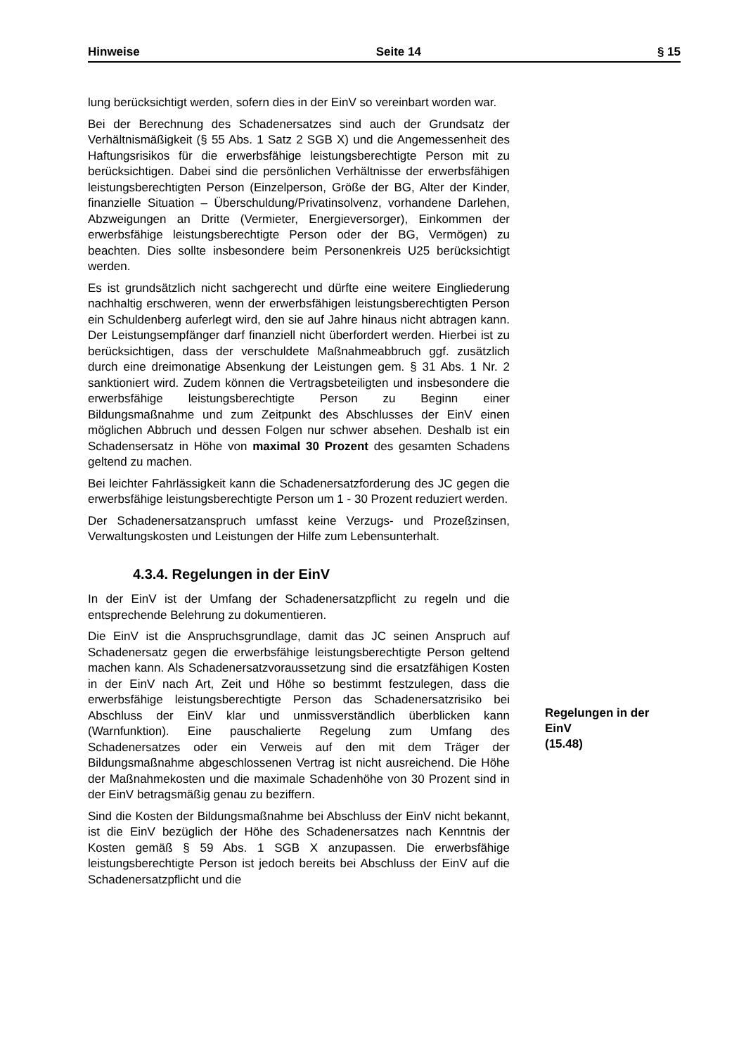Hinweise Seite 14 § 15
lung berücksichtigt werden, sofern dies in der EinV so vereinbart worden war.
Bei der Berechnung des Schadenersatzes sind auch der Grundsatz der Verhältnismäßigkeit (§ 55 Abs. 1 Satz 2 SGB X) und die Angemessenheit des Haftungsrisikos für die erwerbsfähige leistungsberechtigte Person mit zu berücksichtigen. Dabei sind die persönlichen Verhältnisse der erwerbsfähigen leistungsberechtigten Person (Einzelperson, Größe der BG, Alter der Kinder, finanzielle Situation – Überschuldung/Privatinsolvenz, vorhandene Darlehen, Abzweigungen an Dritte (Vermieter, Energieversorger), Einkommen der erwerbsfähige leistungsberechtigte Person oder der BG, Vermögen) zu beachten. Dies sollte insbesondere beim Personenkreis U25 berücksichtigt werden.
Es ist grundsätzlich nicht sachgerecht und dürfte eine weitere Eingliederung nachhaltig erschweren, wenn der erwerbsfähigen leistungsberechtigten Person ein Schuldenberg auferlegt wird, den sie auf Jahre hinaus nicht abtragen kann. Der Leistungsempfänger darf finanziell nicht überfordert werden. Hierbei ist zu berücksichtigen, dass der verschuldete Maßnahmeabbruch ggf. zusätzlich durch eine dreimonatige Absenkung der Leistungen gem. § 31 Abs. 1 Nr. 2 sanktioniert wird. Zudem können die Vertragsbeteiligten und insbesondere die erwerbsfähige leistungsberechtigte Person zu Beginn einer Bildungsmaßnahme und zum Zeitpunkt des Abschlusses der EinV einen möglichen Abbruch und dessen Folgen nur schwer absehen. Deshalb ist ein Schadensersatz in Höhe von maximal 30 Prozent des gesamten Schadens geltend zu machen.
Bei leichter Fahrlässigkeit kann die Schadenersatzforderung des JC gegen die erwerbsfähige leistungsberechtigte Person um 1 - 30 Prozent reduziert werden.
Der Schadenersatzanspruch umfasst keine Verzugs- und Prozeßzinsen, Verwaltungskosten und Leistungen der Hilfe zum Lebensunterhalt.
4.3.4. Regelungen in der EinV
In der EinV ist der Umfang der Schadenersatzpflicht zu regeln und die entsprechende Belehrung zu dokumentieren.
Die EinV ist die Anspruchsgrundlage, damit das JC seinen Anspruch auf Schadenersatz gegen die erwerbsfähige leistungsberechtigte Person geltend machen kann. Als Schadenersatzvoraussetzung sind die ersatzfähigen Kosten in der EinV nach Art, Zeit und Höhe so bestimmt festzulegen, dass die erwerbsfähige leistungsberechtigte Person das Schadenersatzrisiko bei Abschluss der EinV klar und unmissverständlich überblicken kann (Warnfunktion). Eine pauschalierte Regelung zum Umfang des Schadenersatzes oder ein Verweis auf den mit dem Träger der Bildungsmaßnahme abgeschlossenen Vertrag ist nicht ausreichend. Die Höhe der Maßnahmekosten und die maximale Schadenhöhe von 30 Prozent sind in der EinV betragsmäßig genau zu beziffern.
Sind die Kosten der Bildungsmaßnahme bei Abschluss der EinV nicht bekannt, ist die EinV bezüglich der Höhe des Schadenersatzes nach Kenntnis der Kosten gemäß § 59 Abs. 1 SGB X anzupassen. Die erwerbsfähige leistungsberechtigte Person ist jedoch bereits bei Abschluss der EinV auf die Schadenersatzpflicht und die
Regelungen in der EinV
(15.48)